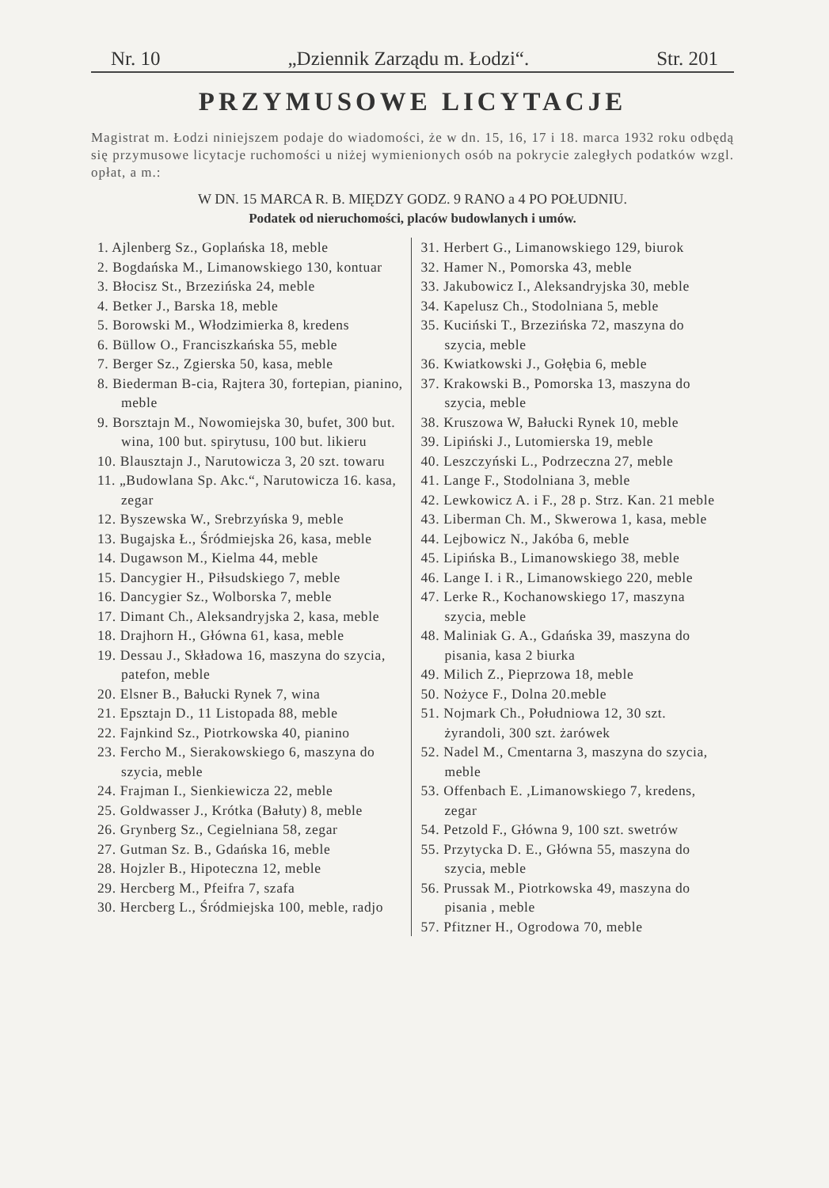Nr. 10 „Dziennik Zarządu m. Łodzi“. Str. 201
PRZYMUSOWE LICYTACJE
Magistrat m. Łodzi niniejszem podaje do wiadomości, że w dn. 15, 16, 17 i 18. marca 1932 roku odbędą się przymusowe licytacje ruchomości u niżej wymienionych osób na pokrycie zaległych podatków wzgl. opłat, a m.:
W DN. 15 MARCA R. B. MIĘDZY GODZ. 9 RANO a 4 PO POŁUDNIU.
Podatek od nieruchomości, placów budowlanych i umów.
1. Ajlenberg Sz., Goplańska 18, meble
2. Bogdańska M., Limanowskiego 130, kontuar
3. Błocisz St., Brzezińska 24, meble
4. Betker J., Barska 18, meble
5. Borowski M., Włodzimierka 8, kredens
6. Büllow O., Franciszkańska 55, meble
7. Berger Sz., Zgierska 50, kasa, meble
8. Biederman B-cia, Rajtera 30, fortepian, pianino, meble
9. Borsztajn M., Nowomiejska 30, bufet, 300 but. wina, 100 but. spirytusu, 100 but. likieru
10. Blausztajn J., Narutowicza 3, 20 szt. towaru
11. „Budowlana Sp. Akc.“, Narutowicza 16. kasa, zegar
12. Byszewska W., Srebrzyńska 9, meble
13. Bugajska Ł., Śródmiejska 26, kasa, meble
14. Dugawson M., Kielma 44, meble
15. Dancygier H., Piłsudskiego 7, meble
16. Dancygier Sz., Wolborska 7, meble
17. Dimant Ch., Aleksandryjska 2, kasa, meble
18. Drajhorn H., Główna 61, kasa, meble
19. Dessau J., Składowa 16, maszyna do szycia, patefon, meble
20. Elsner B., Bałucki Rynek 7, wina
21. Epsztajn D., 11 Listopada 88, meble
22. Fajnkind Sz., Piotrkowska 40, pianino
23. Fercho M., Sierakowskiego 6, maszyna do szycia, meble
24. Frajman I., Sienkiewicza 22, meble
25. Goldwasser J., Krótka (Bałuty) 8, meble
26. Grynberg Sz., Cegielniana 58, zegar
27. Gutman Sz. B., Gdańska 16, meble
28. Hojzler B., Hipoteczna 12, meble
29. Hercberg M., Pfeifra 7, szafa
30. Hercberg L., Śródmiejska 100, meble, radjo
31. Herbert G., Limanowskiego 129, biurok
32. Hamer N., Pomorska 43, meble
33. Jakubowicz I., Aleksandryjska 30, meble
34. Kapelusz Ch., Stodolniana 5, meble
35. Kuciński T., Brzezińska 72, maszyna do szycia, meble
36. Kwiatkowski J., Gołębia 6, meble
37. Krakowski B., Pomorska 13, maszyna do szycia, meble
38. Kruszowa W, Bałucki Rynek 10, meble
39. Lipiński J., Lutomierska 19, meble
40. Leszczyński L., Podrzeczna 27, meble
41. Lange F., Stodolniana 3, meble
42. Lewkowicz A. i F., 28 p. Strz. Kan. 21 meble
43. Liberman Ch. M., Skwerowa 1, kasa, meble
44. Lejbowicz N., Jakóba 6, meble
45. Lipińska B., Limanowskiego 38, meble
46. Lange I. i R., Limanowskiego 220, meble
47. Lerke R., Kochanowskiego 17, maszyna szycia, meble
48. Maliniak G. A., Gdańska 39, maszyna do pisania, kasa 2 biurka
49. Milich Z., Pieprzowa 18, meble
50. Nożyce F., Dolna 20.meble
51. Nojmark Ch., Południowa 12, 30 szt. żyrandoli, 300 szt. żarówek
52. Nadel M., Cmentarna 3, maszyna do szycia, meble
53. Offenbach E. ,Limanowskiego 7, kredens, zegar
54. Petzold F., Główna 9, 100 szt. swetrów
55. Przytycka D. E., Główna 55, maszyna do szycia, meble
56. Prussak M., Piotrkowska 49, maszyna do pisania , meble
57. Pfitzner H., Ogrodowa 70, meble